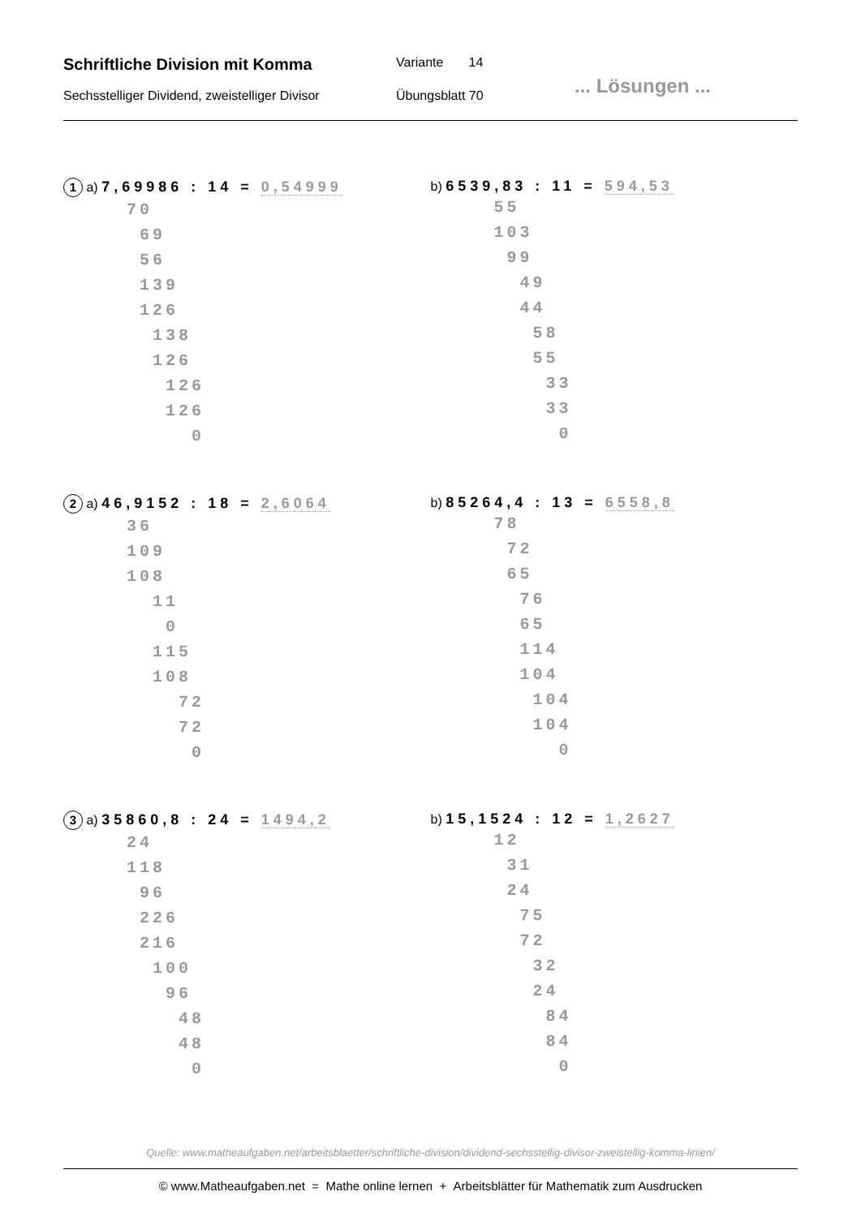Schriftliche Division mit Komma
Variante 14
Sechsstelliger Dividend, zweistelliger Divisor
Übungsblatt 70
... Lösungen ...
1 a) 7,69986 : 14 = 0,54999
70 69 56 139 126 138 126 126 126 0
b) 6539,83 : 11 = 594,53
55 103 99 49 44 58 55 33 33 0
2 a) 46,9152 : 18 = 2,6064
36 109 108 11 0 115 108 72 72 0
b) 85264,4 : 13 = 6558,8
78 72 65 76 65 114 104 104 104 0
3 a) 35860,8 : 24 = 1494,2
24 118 96 226 216 100 96 48 48 0
b) 15,1524 : 12 = 1,2627
12 31 24 75 72 32 24 84 84 0
Quelle: www.matheaufgaben.net/arbeitsblaetter/schriftliche-division/dividend-sechsstellig-divisor-zweistellig-komma-linien/
© www.Matheaufgaben.net = Mathe online lernen + Arbeitsblätter für Mathematik zum Ausdrucken